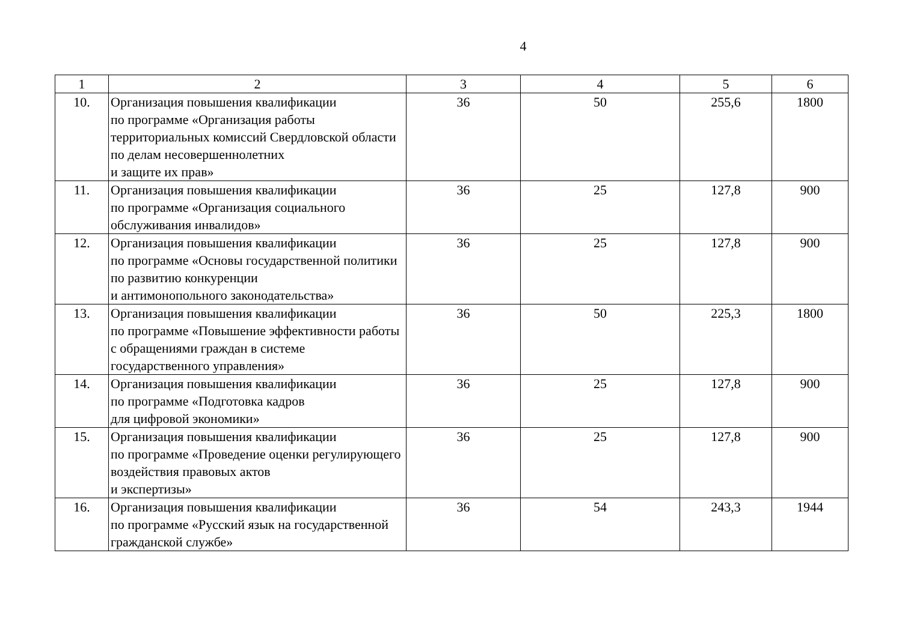4
| 1 | 2 | 3 | 4 | 5 | 6 |
| --- | --- | --- | --- | --- | --- |
| 10. | Организация повышения квалификации по программе «Организация работы территориальных комиссий Свердловской области по делам несовершеннолетних и защите их прав» | 36 | 50 | 255,6 | 1800 |
| 11. | Организация повышения квалификации по программе «Организация социального обслуживания инвалидов» | 36 | 25 | 127,8 | 900 |
| 12. | Организация повышения квалификации по программе «Основы государственной политики по развитию конкуренции и антимонопольного законодательства» | 36 | 25 | 127,8 | 900 |
| 13. | Организация повышения квалификации по программе «Повышение эффективности работы с обращениями граждан в системе государственного управления» | 36 | 50 | 225,3 | 1800 |
| 14. | Организация повышения квалификации по программе «Подготовка кадров для цифровой экономики» | 36 | 25 | 127,8 | 900 |
| 15. | Организация повышения квалификации по программе «Проведение оценки регулирующего воздействия правовых актов и экспертизы» | 36 | 25 | 127,8 | 900 |
| 16. | Организация повышения квалификации по программе «Русский язык на государственной гражданской службе» | 36 | 54 | 243,3 | 1944 |